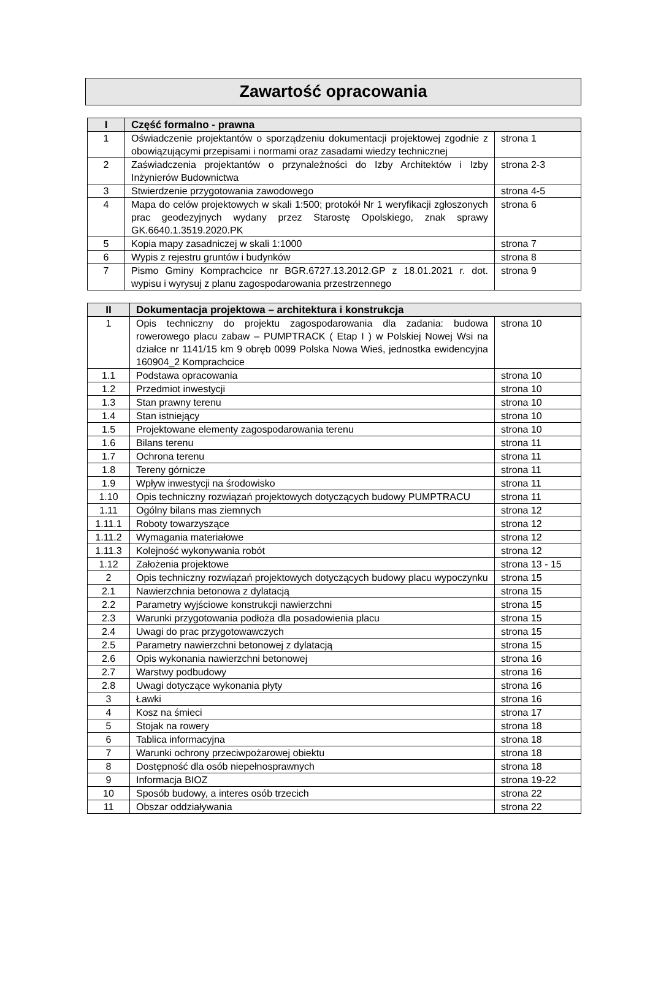Zawartość opracowania
| I | Część formalno - prawna | |
| --- | --- | --- |
| 1 | Oświadczenie projektantów o sporządzeniu dokumentacji projektowej zgodnie z obowiązującymi przepisami i normami oraz zasadami wiedzy technicznej | strona 1 |
| 2 | Zaświadczenia projektantów o przynależności do Izby Architektów i Izby Inżynierów Budownictwa | strona 2-3 |
| 3 | Stwierdzenie przygotowania zawodowego | strona 4-5 |
| 4 | Mapa do celów projektowych w skali 1:500; protokół Nr 1 weryfikacji zgłoszonych prac geodezyjnych wydany przez Starostę Opolskiego, znak sprawy GK.6640.1.3519.2020.PK | strona 6 |
| 5 | Kopia mapy zasadniczej w skali 1:1000 | strona 7 |
| 6 | Wypis z rejestru gruntów i budynków | strona 8 |
| 7 | Pismo Gminy Komprachcice nr BGR.6727.13.2012.GP z 18.01.2021 r. dot. wypisu i wyrysuj z planu zagospodarowania przestrzennego | strona 9 |
| II | Dokumentacja projektowa – architektura i konstrukcja | |
| --- | --- | --- |
| 1 | Opis techniczny do projektu zagospodarowania dla zadania: budowa rowerowego placu zabaw – PUMPTRACK ( Etap I ) w Polskiej Nowej Wsi na działce nr 1141/15 km 9 obręb 0099 Polska Nowa Wieś, jednostka ewidencyjna 160904_2 Komprachcice | strona 10 |
| 1.1 | Podstawa opracowania | strona 10 |
| 1.2 | Przedmiot inwestycji | strona 10 |
| 1.3 | Stan prawny terenu | strona 10 |
| 1.4 | Stan istniejący | strona 10 |
| 1.5 | Projektowane elementy zagospodarowania terenu | strona 10 |
| 1.6 | Bilans terenu | strona 11 |
| 1.7 | Ochrona terenu | strona 11 |
| 1.8 | Tereny górnicze | strona 11 |
| 1.9 | Wpływ inwestycji na środowisko | strona 11 |
| 1.10 | Opis techniczny rozwiązań projektowych dotyczących budowy PUMPTRACU | strona 11 |
| 1.11 | Ogólny bilans mas ziemnych | strona 12 |
| 1.11.1 | Roboty towarzyszące | strona 12 |
| 1.11.2 | Wymagania materiałowe | strona 12 |
| 1.11.3 | Kolejność wykonywania robót | strona 12 |
| 1.12 | Założenia projektowe | strona 13 - 15 |
| 2 | Opis techniczny rozwiązań projektowych dotyczących budowy placu wypoczynku | strona 15 |
| 2.1 | Nawierzchnia betonowa z dylatacją | strona 15 |
| 2.2 | Parametry wyjściowe konstrukcji nawierzchni | strona 15 |
| 2.3 | Warunki przygotowania podłoża dla posadowienia placu | strona 15 |
| 2.4 | Uwagi do prac przygotowawczych | strona 15 |
| 2.5 | Parametry nawierzchni betonowej z dylatacją | strona 15 |
| 2.6 | Opis wykonania nawierzchni betonowej | strona 16 |
| 2.7 | Warstwy podbudowy | strona 16 |
| 2.8 | Uwagi dotyczące wykonania płyty | strona 16 |
| 3 | Ławki | strona 16 |
| 4 | Kosz na śmieci | strona 17 |
| 5 | Stojak na rowery | strona 18 |
| 6 | Tablica informacyjna | strona 18 |
| 7 | Warunki ochrony przeciwpożarowej obiektu | strona 18 |
| 8 | Dostępność dla osób niepełnosprawnych | strona 18 |
| 9 | Informacja BIOZ | strona 19-22 |
| 10 | Sposób budowy, a interes osób trzecich | strona 22 |
| 11 | Obszar oddziaływania | strona 22 |